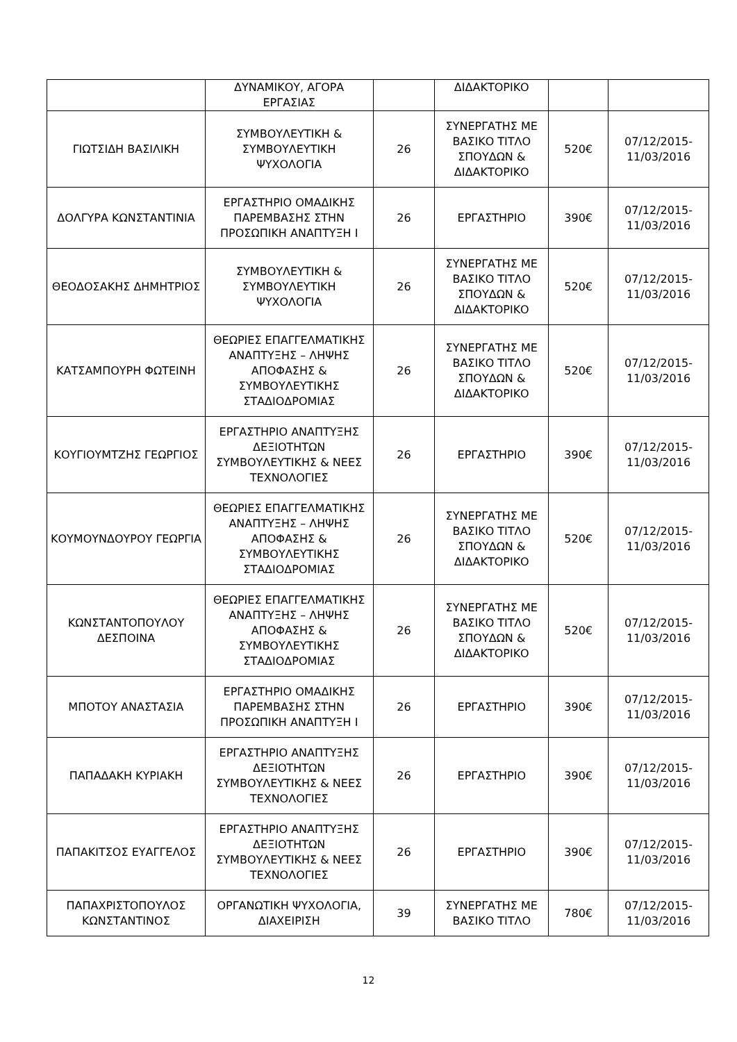| | ΔΥΝΑΜΙΚΟΥ, ΑΓΟΡΑ ΕΡΓΑΣΙΑΣ | | ΔΙΔΑΚΤΟΡΙΚΟ | | |
| ΓΙΩΤΣΙΔΗ ΒΑΣΙΛΙΚΗ | ΣΥΜΒΟΥΛΕΥΤΙΚΗ & ΣΥΜΒΟΥΛΕΥΤΙΚΗ ΨΥΧΟΛΟΓΙΑ | 26 | ΣΥΝΕΡΓΑΤΗΣ ΜΕ ΒΑΣΙΚΟ ΤΙΤΛΟ ΣΠΟΥΔΩΝ & ΔΙΔΑΚΤΟΡΙΚΟ | 520€ | 07/12/2015-11/03/2016 |
| ΔΟΛΓΥΡΑ ΚΩΝΣΤΑΝΤΙΝΙΑ | ΕΡΓΑΣΤΗΡΙΟ ΟΜΑΔΙΚΗΣ ΠΑΡΕΜΒΑΣΗΣ ΣΤΗΝ ΠΡΟΣΩΠΙΚΗ ΑΝΑΠΤΥΞΗ Ι | 26 | ΕΡΓΑΣΤΗΡΙΟ | 390€ | 07/12/2015-11/03/2016 |
| ΘΕΟΔΟΣΑΚΗΣ ΔΗΜΗΤΡΙΟΣ | ΣΥΜΒΟΥΛΕΥΤΙΚΗ & ΣΥΜΒΟΥΛΕΥΤΙΚΗ ΨΥΧΟΛΟΓΙΑ | 26 | ΣΥΝΕΡΓΑΤΗΣ ΜΕ ΒΑΣΙΚΟ ΤΙΤΛΟ ΣΠΟΥΔΩΝ & ΔΙΔΑΚΤΟΡΙΚΟ | 520€ | 07/12/2015-11/03/2016 |
| ΚΑΤΣΑΜΠΟΥΡΗ ΦΩΤΕΙΝΗ | ΘΕΩΡΙΕΣ ΕΠΑΓΓΕΛΜΑΤΙΚΗΣ ΑΝΑΠΤΥΞΗΣ – ΛΗΨΗΣ ΑΠΟΦΑΣΗΣ & ΣΥΜΒΟΥΛΕΥΤΙΚΗΣ ΣΤΑΔΙΟΔΡΟΜΙΑΣ | 26 | ΣΥΝΕΡΓΑΤΗΣ ΜΕ ΒΑΣΙΚΟ ΤΙΤΛΟ ΣΠΟΥΔΩΝ & ΔΙΔΑΚΤΟΡΙΚΟ | 520€ | 07/12/2015-11/03/2016 |
| ΚΟΥΓΙΟΥΜΤΖΗΣ ΓΕΩΡΓΙΟΣ | ΕΡΓΑΣΤΗΡΙΟ ΑΝΑΠΤΥΞΗΣ ΔΕΞΙΟΤΗΤΩΝ ΣΥΜΒΟΥΛΕΥΤΙΚΗΣ & ΝΕΕΣ ΤΕΧΝΟΛΟΓΙΕΣ | 26 | ΕΡΓΑΣΤΗΡΙΟ | 390€ | 07/12/2015-11/03/2016 |
| ΚΟΥΜΟΥΝΔΟΥΡΟΥ ΓΕΩΡΓΙΑ | ΘΕΩΡΙΕΣ ΕΠΑΓΓΕΛΜΑΤΙΚΗΣ ΑΝΑΠΤΥΞΗΣ – ΛΗΨΗΣ ΑΠΟΦΑΣΗΣ & ΣΥΜΒΟΥΛΕΥΤΙΚΗΣ ΣΤΑΔΙΟΔΡΟΜΙΑΣ | 26 | ΣΥΝΕΡΓΑΤΗΣ ΜΕ ΒΑΣΙΚΟ ΤΙΤΛΟ ΣΠΟΥΔΩΝ & ΔΙΔΑΚΤΟΡΙΚΟ | 520€ | 07/12/2015-11/03/2016 |
| ΚΩΝΣΤΑΝΤΟΠΟΥΛΟΥ ΔΕΣΠΟΙΝΑ | ΘΕΩΡΙΕΣ ΕΠΑΓΓΕΛΜΑΤΙΚΗΣ ΑΝΑΠΤΥΞΗΣ – ΛΗΨΗΣ ΑΠΟΦΑΣΗΣ & ΣΥΜΒΟΥΛΕΥΤΙΚΗΣ ΣΤΑΔΙΟΔΡΟΜΙΑΣ | 26 | ΣΥΝΕΡΓΑΤΗΣ ΜΕ ΒΑΣΙΚΟ ΤΙΤΛΟ ΣΠΟΥΔΩΝ & ΔΙΔΑΚΤΟΡΙΚΟ | 520€ | 07/12/2015-11/03/2016 |
| ΜΠΟΤΟΥ ΑΝΑΣΤΑΣΙΑ | ΕΡΓΑΣΤΗΡΙΟ ΟΜΑΔΙΚΗΣ ΠΑΡΕΜΒΑΣΗΣ ΣΤΗΝ ΠΡΟΣΩΠΙΚΗ ΑΝΑΠΤΥΞΗ Ι | 26 | ΕΡΓΑΣΤΗΡΙΟ | 390€ | 07/12/2015-11/03/2016 |
| ΠΑΠΑΔΑΚΗ ΚΥΡΙΑΚΗ | ΕΡΓΑΣΤΗΡΙΟ ΑΝΑΠΤΥΞΗΣ ΔΕΞΙΟΤΗΤΩΝ ΣΥΜΒΟΥΛΕΥΤΙΚΗΣ & ΝΕΕΣ ΤΕΧΝΟΛΟΓΙΕΣ | 26 | ΕΡΓΑΣΤΗΡΙΟ | 390€ | 07/12/2015-11/03/2016 |
| ΠΑΠΑΚΙΤΣΟΣ ΕΥΑΓΓΕΛΟΣ | ΕΡΓΑΣΤΗΡΙΟ ΑΝΑΠΤΥΞΗΣ ΔΕΞΙΟΤΗΤΩΝ ΣΥΜΒΟΥΛΕΥΤΙΚΗΣ & ΝΕΕΣ ΤΕΧΝΟΛΟΓΙΕΣ | 26 | ΕΡΓΑΣΤΗΡΙΟ | 390€ | 07/12/2015-11/03/2016 |
| ΠΑΠΑΧΡΙΣΤΟΠΟΥΛΟΣ ΚΩΝΣΤΑΝΤΙΝΟΣ | ΟΡΓΑΝΩΤΙΚΗ ΨΥΧΟΛΟΓΙΑ, ΔΙΑΧΕΙΡΙΣΗ | 39 | ΣΥΝΕΡΓΑΤΗΣ ΜΕ ΒΑΣΙΚΟ ΤΙΤΛΟ | 780€ | 07/12/2015-11/03/2016 |
12